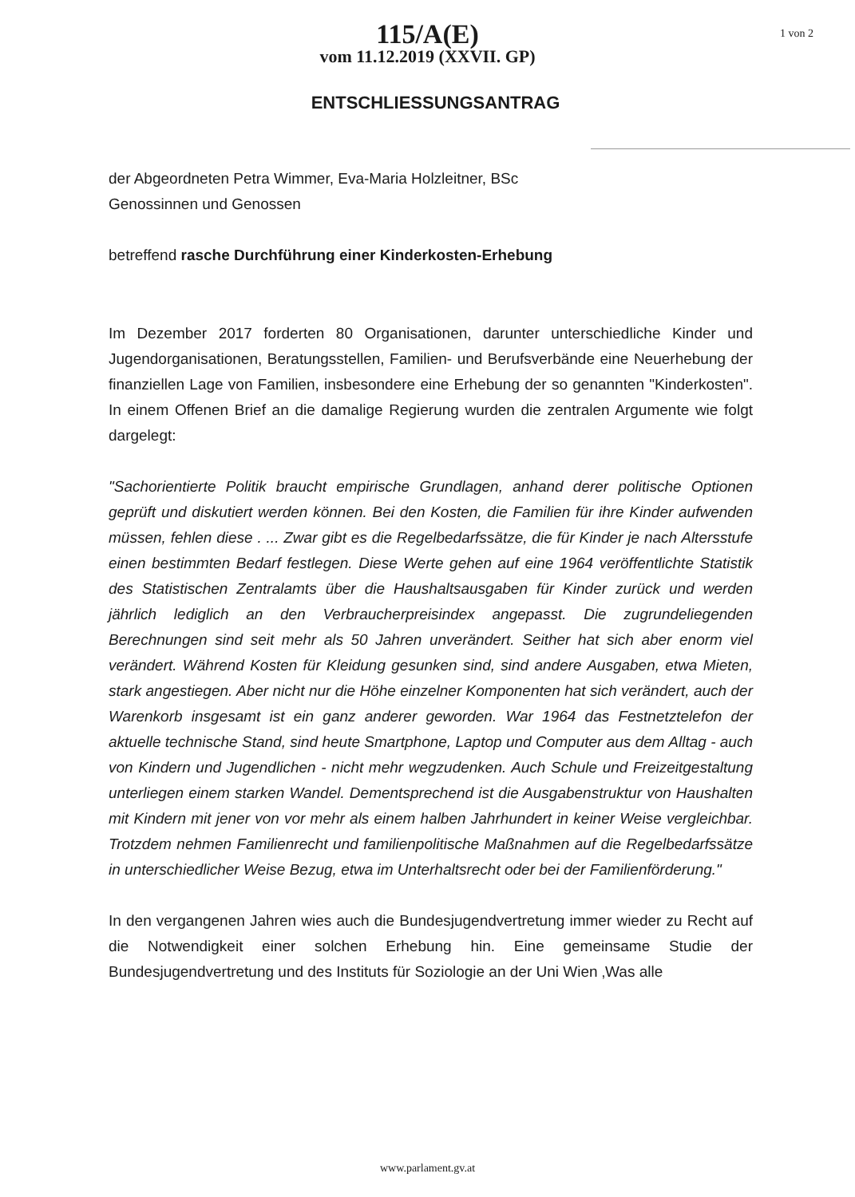1 von 2
115/A(E)
vom 11.12.2019 (XXVII. GP)
ENTSCHLIESSUNGSANTRAG
der Abgeordneten Petra Wimmer, Eva-Maria Holzleitner, BSc
Genossinnen und Genossen
betreffend rasche Durchführung einer Kinderkosten-Erhebung
Im Dezember 2017 forderten 80 Organisationen, darunter unterschiedliche Kinder und Jugendorganisationen, Beratungsstellen, Familien- und Berufsverbände eine Neuerhebung der finanziellen Lage von Familien, insbesondere eine Erhebung der so genannten "Kinderkosten". In einem Offenen Brief an die damalige Regierung wurden die zentralen Argumente wie folgt dargelegt:
"Sachorientierte Politik braucht empirische Grundlagen, anhand derer politische Optionen geprüft und diskutiert werden können. Bei den Kosten, die Familien für ihre Kinder aufwenden müssen, fehlen diese . ... Zwar gibt es die Regelbedarfssätze, die für Kinder je nach Altersstufe einen bestimmten Bedarf festlegen. Diese Werte gehen auf eine 1964 veröffentlichte Statistik des Statistischen Zentralamts über die Haushaltsausgaben für Kinder zurück und werden jährlich lediglich an den Verbraucherpreisindex angepasst. Die zugrundeliegenden Berechnungen sind seit mehr als 50 Jahren unverändert. Seither hat sich aber enorm viel verändert. Während Kosten für Kleidung gesunken sind, sind andere Ausgaben, etwa Mieten, stark angestiegen. Aber nicht nur die Höhe einzelner Komponenten hat sich verändert, auch der Warenkorb insgesamt ist ein ganz anderer geworden. War 1964 das Festnetztelefon der aktuelle technische Stand, sind heute Smartphone, Laptop und Computer aus dem Alltag - auch von Kindern und Jugendlichen - nicht mehr wegzudenken. Auch Schule und Freizeitgestaltung unterliegen einem starken Wandel. Dementsprechend ist die Ausgabenstruktur von Haushalten mit Kindern mit jener von vor mehr als einem halben Jahrhundert in keiner Weise vergleichbar. Trotzdem nehmen Familienrecht und familienpolitische Maßnahmen auf die Regelbedarfssätze in unterschiedlicher Weise Bezug, etwa im Unterhaltsrecht oder bei der Familienförderung."
In den vergangenen Jahren wies auch die Bundesjugendvertretung immer wieder zu Recht auf die Notwendigkeit einer solchen Erhebung hin. Eine gemeinsame Studie der Bundesjugendvertretung und des Instituts für Soziologie an der Uni Wien ‚Was alle
www.parlament.gv.at